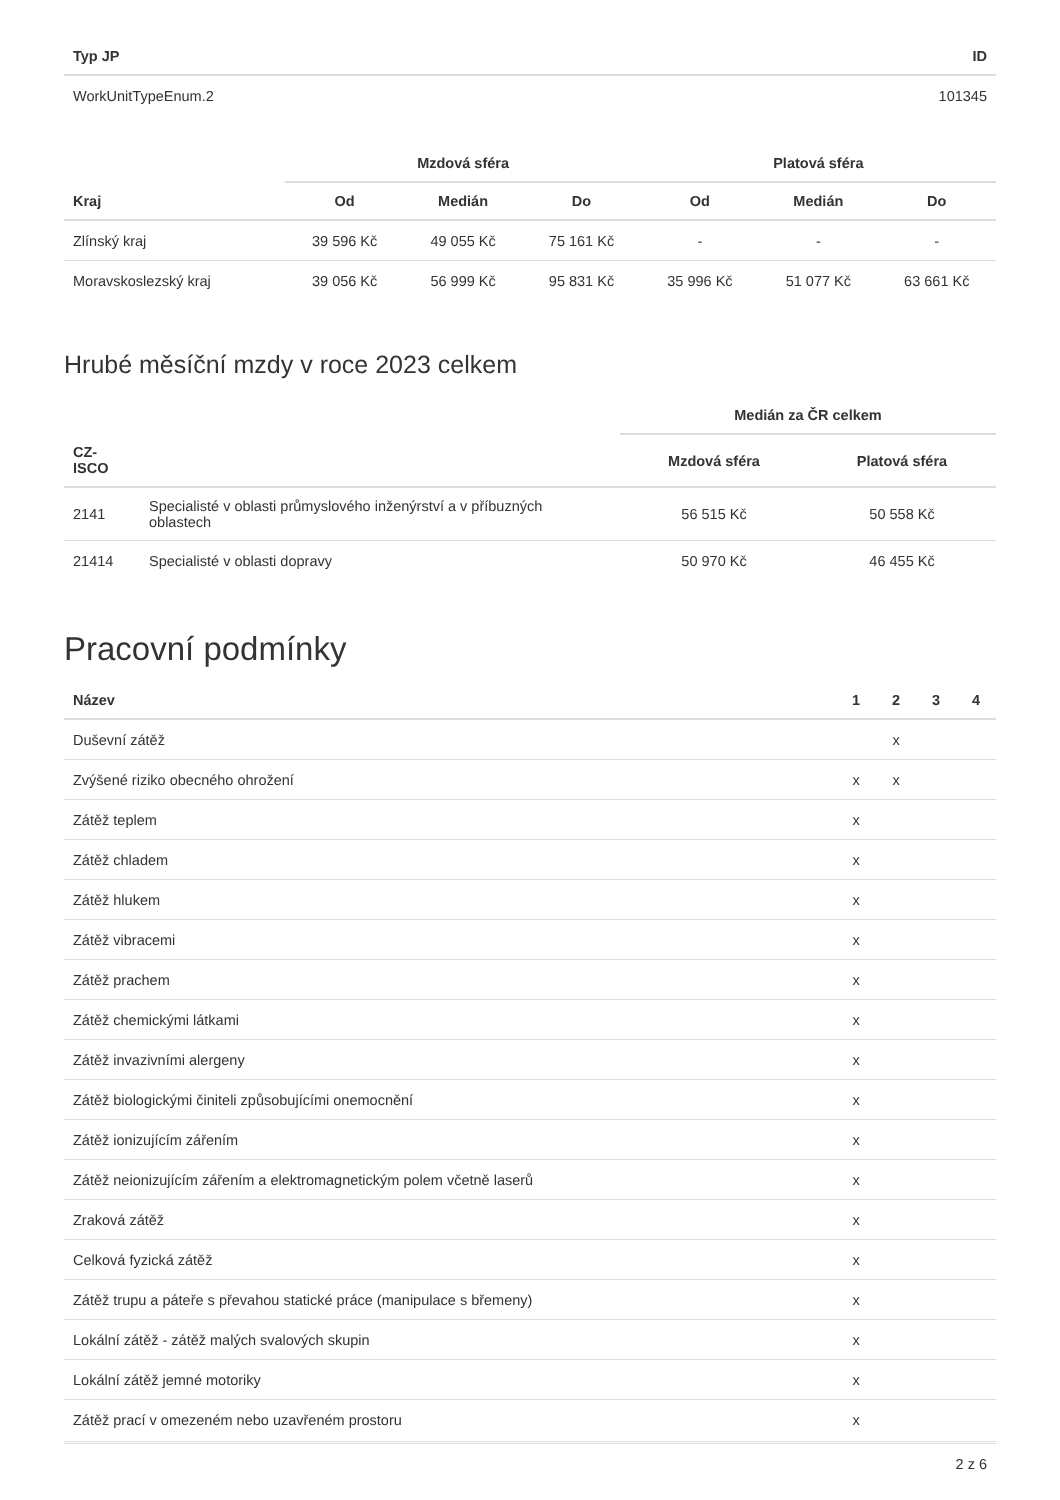| Typ JP | ID |
| --- | --- |
| WorkUnitTypeEnum.2 | 101345 |
| | Mzdová sféra | | | Platová sféra | | |
| --- | --- | --- | --- | --- | --- | --- |
| Kraj | Od | Medián | Do | Od | Medián | Do |
| Zlínský kraj | 39 596 Kč | 49 055 Kč | 75 161 Kč | - | - | - |
| Moravskoslezský kraj | 39 056 Kč | 56 999 Kč | 95 831 Kč | 35 996 Kč | 51 077 Kč | 63 661 Kč |
Hrubé měsíční mzdy v roce 2023 celkem
| | | Medián za ČR celkem | |
| --- | --- | --- | --- |
| CZ- ISCO | | Mzdová sféra | Platová sféra |
| 2141 | Specialisté v oblasti průmyslového inženýrství a v příbuzných oblastech | 56 515 Kč | 50 558 Kč |
| 21414 | Specialisté v oblasti dopravy | 50 970 Kč | 46 455 Kč |
Pracovní podmínky
| Název | 1 | 2 | 3 | 4 |
| --- | --- | --- | --- | --- |
| Duševní zátěž | | x | | |
| Zvýšené riziko obecného ohrožení | x | x | | |
| Zátěž teplem | x | | | |
| Zátěž chladem | x | | | |
| Zátěž hlukem | x | | | |
| Zátěž vibracemi | x | | | |
| Zátěž prachem | x | | | |
| Zátěž chemickými látkami | x | | | |
| Zátěž invazivními alergeny | x | | | |
| Zátěž biologickými činiteli způsobujícími onemocnění | x | | | |
| Zátěž ionizujícím zářením | x | | | |
| Zátěž neionizujícím zářením a elektromagnetickým polem včetně laserů | x | | | |
| Zraková zátěž | x | | | |
| Celková fyzická zátěž | x | | | |
| Zátěž trupu a páteře s převahou statické práce (manipulace s břemeny) | x | | | |
| Lokální zátěž - zátěž malých svalových skupin | x | | | |
| Lokální zátěž jemné motoriky | x | | | |
| Zátěž prací v omezeném nebo uzavřeném prostoru | x | | | |
2 z 6